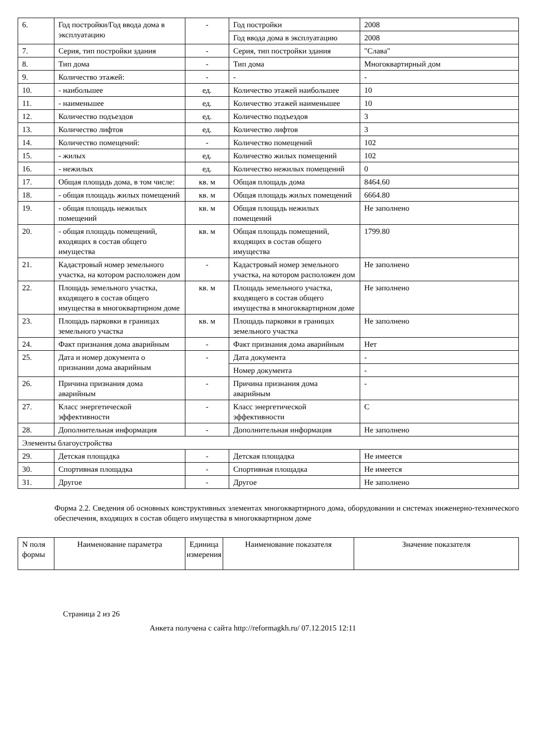| 6. | Год постройки/Год ввода дома в эксплуатацию | - | Год постройки | 2008 |
| | | | Год ввода дома в эксплуатацию | 2008 |
| 7. | Серия, тип постройки здания | - | Серия, тип постройки здания | "Слава" |
| 8. | Тип дома | - | Тип дома | Многоквартирный дом |
| 9. | Количество этажей: | - | - | - |
| 10. | - наибольшее | ед. | Количество этажей наибольшее | 10 |
| 11. | - наименьшее | ед. | Количество этажей наименьшее | 10 |
| 12. | Количество подъездов | ед. | Количество подъездов | 3 |
| 13. | Количество лифтов | ед. | Количество лифтов | 3 |
| 14. | Количество помещений: | - | Количество помещений | 102 |
| 15. | - жилых | ед. | Количество жилых помещений | 102 |
| 16. | - нежилых | ед. | Количество нежилых помещений | 0 |
| 17. | Общая площадь дома, в том числе: | кв. м | Общая площадь дома | 8464.60 |
| 18. | - общая площадь жилых помещений | кв. м | Общая площадь жилых помещений | 6664.80 |
| 19. | - общая площадь нежилых помещений | кв. м | Общая площадь нежилых помещений | Не заполнено |
| 20. | - общая площадь помещений, входящих в состав общего имущества | кв. м | Общая площадь помещений, входящих в состав общего имущества | 1799.80 |
| 21. | Кадастровый номер земельного участка, на котором расположен дом | - | Кадастровый номер земельного участка, на котором расположен дом | Не заполнено |
| 22. | Площадь земельного участка, входящего в состав общего имущества в многоквартирном доме | кв. м | Площадь земельного участка, входящего в состав общего имущества в многоквартирном доме | Не заполнено |
| 23. | Площадь парковки в границах земельного участка | кв. м | Площадь парковки в границах земельного участка | Не заполнено |
| 24. | Факт признания дома аварийным | - | Факт признания дома аварийным | Нет |
| 25. | Дата и номер документа о признании дома аварийным | - | Дата документа | - |
| | | | Номер документа | - |
| 26. | Причина признания дома аварийным | - | Причина признания дома аварийным | - |
| 27. | Класс энергетической эффективности | - | Класс энергетической эффективности | C |
| 28. | Дополнительная информация | - | Дополнительная информация | Не заполнено |
| Элементы благоустройства | | | | |
| 29. | Детская площадка | - | Детская площадка | Не имеется |
| 30. | Спортивная площадка | - | Спортивная площадка | Не имеется |
| 31. | Другое | - | Другое | Не заполнено |
Форма 2.2. Сведения об основных конструктивных элементах многоквартирного дома, оборудовании и системах инженерно-технического обеспечения, входящих в состав общего имущества в многоквартирном доме
| N поля формы | Наименование параметра | Единица измерения | Наименование показателя | Значение показателя |
| --- | --- | --- | --- | --- |
Страница 2 из 26
Анкета получена с сайта http://reformagkh.ru/ 07.12.2015 12:11